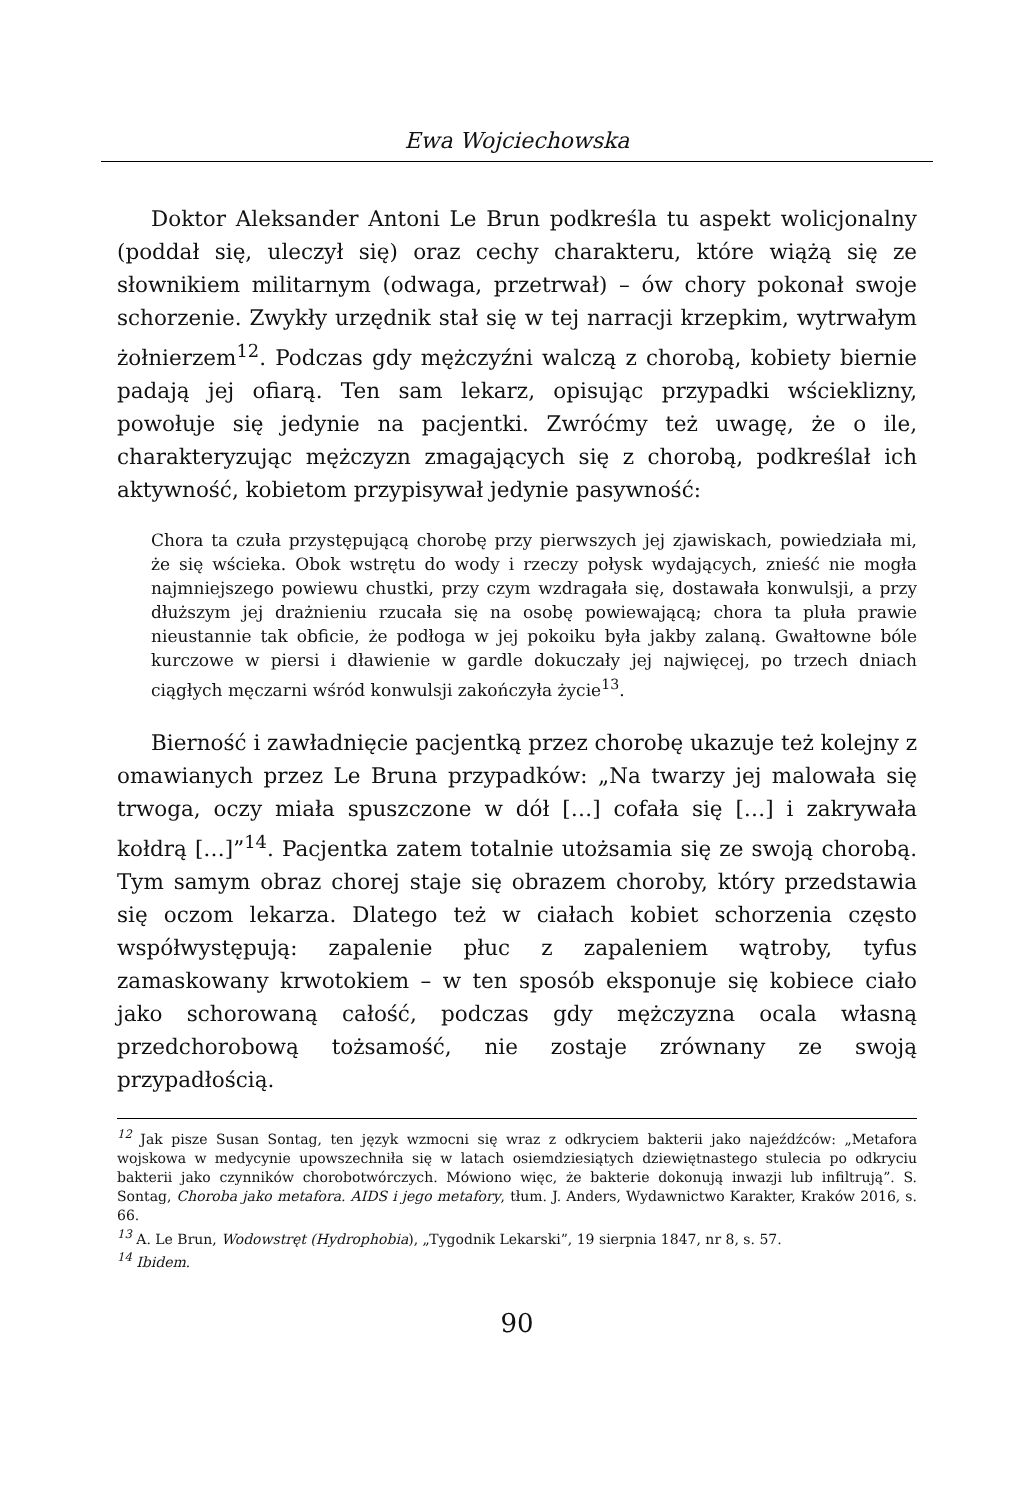Ewa Wojciechowska
Doktor Aleksander Antoni Le Brun podkreśla tu aspekt wolicjonalny (poddał się, uleczył się) oraz cechy charakteru, które wiążą się ze słownikiem militarnym (odwaga, przetrwał) – ów chory pokonał swoje schorzenie. Zwykły urzędnik stał się w tej narracji krzepkim, wytrwałym żołnierzem<sup>12</sup>. Podczas gdy mężczyźni walczą z chorobą, kobiety biernie padają jej ofiarą. Ten sam lekarz, opisując przypadki wścieklizny, powołuje się jedynie na pacjentki. Zwróćmy też uwagę, że o ile, charakteryzując mężczyzn zmagających się z chorobą, podkreślał ich aktywność, kobietom przypisywał jedynie pasywność:
Chora ta czuła przystępującą chorobę przy pierwszych jej zjawiskach, powiedziała mi, że się wścieka. Obok wstrętu do wody i rzeczy połysk wydających, znieść nie mogła najmniejszego powiewu chustki, przy czym wzdragała się, dostawała konwulsji, a przy dłuższym jej drażnieniu rzucała się na osobę powiewającą; chora ta pluła prawie nieustannie tak obficie, że podłoga w jej pokoiku była jakby zalaną. Gwałtowne bóle kurczowe w piersi i dławienie w gardle dokuczały jej najwięcej, po trzech dniach ciągłych męczarni wśród konwulsji zakończyła życie<sup>13</sup>.
Bierność i zawładnięcie pacjentką przez chorobę ukazuje też kolejny z omawianych przez Le Bruna przypadków: „Na twarzy jej malowała się trwoga, oczy miała spuszczone w dół […] cofała się […] i zakrywała kołdrą […]”<sup>14</sup>. Pacjentka zatem totalnie utożsamia się ze swoją chorobą. Tym samym obraz chorej staje się obrazem choroby, który przedstawia się oczom lekarza. Dlatego też w ciałach kobiet schorzenia często współwystępują: zapalenie płuc z zapaleniem wątroby, tyfus zamaskowany krwotokiem – w ten sposób eksponuje się kobiece ciało jako schorowaną całość, podczas gdy mężczyzna ocala własną przedchorobową tożsamość, nie zostaje zrównany ze swoją przypadłością.
<sup>12</sup> Jak pisze Susan Sontag, ten język wzmocni się wraz z odkryciem bakterii jako najeźdźców: „Metafora wojskowa w medycynie upowszechniła się w latach osiemdziesiątych dziewiętnastego stulecia po odkryciu bakterii jako czynników chorobotwórczych. Mówiono więc, że bakterie dokonują inwazji lub infiltrują”. S. Sontag, Choroba jako metafora. AIDS i jego metafory, tłum. J. Anders, Wydawnictwo Karakter, Kraków 2016, s. 66.
<sup>13</sup> A. Le Brun, Wodowstręt (Hydrophobia), „Tygodnik Lekarski”, 19 sierpnia 1847, nr 8, s. 57.
<sup>14</sup> Ibidem.
90